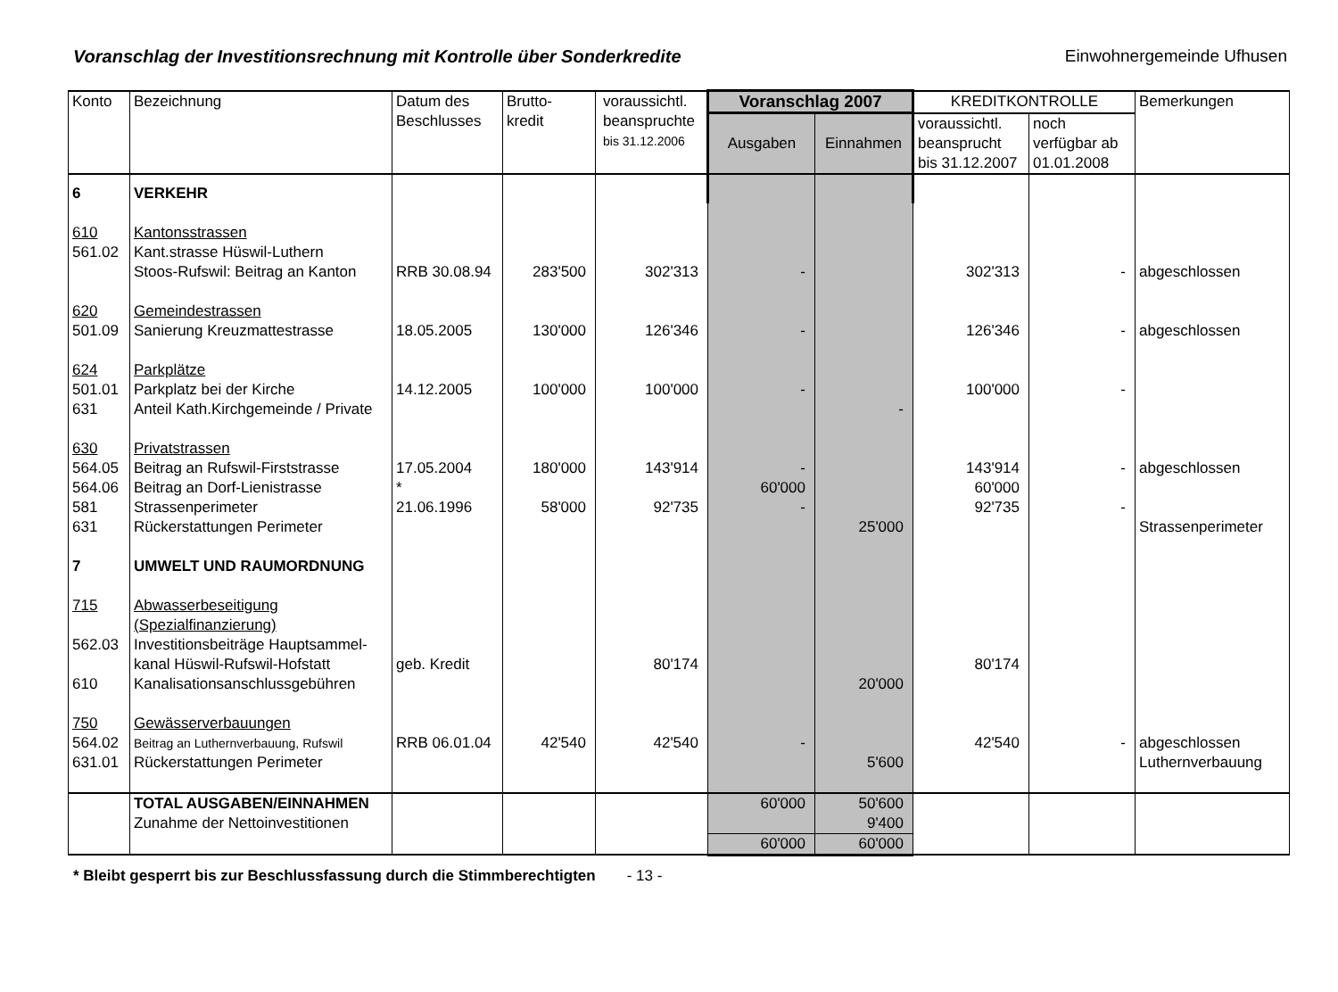Voranschlag der Investitionsrechnung mit Kontrolle über Sonderkredite
Einwohnergemeinde Ufhusen
| Konto | Bezeichnung | Datum des Beschlusses | Brutto- kredit | voraussichtl. beanspruchte bis 31.12.2006 | Voranschlag 2007 | | KREDITKONTROLLE | | Bemerkungen |
| --- | --- | --- | --- | --- | --- | --- | --- | --- | --- |
| | | | | | Ausgaben | Einnahmen | voraussichtl. beansprucht bis 31.12.2007 | noch verfügbar ab 01.01.2008 | |
| 6 | VERKEHR | | | | | | | | |
| 610 | Kantonsstrassen | | | | | | | | |
| 561.02 | Kant.strasse Hüswil-Luthern | | | | | | | | |
| | Stoos-Rufswil: Beitrag an Kanton | RRB 30.08.94 | 283'500 | 302'313 | - | | 302'313 | - | abgeschlossen |
| 620 | Gemeindestrassen | | | | | | | | |
| 501.09 | Sanierung Kreuzmattestrasse | 18.05.2005 | 130'000 | 126'346 | - | | 126'346 | - | abgeschlossen |
| 624 | Parkplätze | | | | | | | | |
| 501.01 | Parkplatz bei der Kirche | 14.12.2005 | 100'000 | 100'000 | - | | 100'000 | - | |
| 631 | Anteil Kath.Kirchgemeinde / Private | | | | | - | | | |
| 630 | Privatstrassen | | | | | | | | |
| 564.05 | Beitrag an Rufswil-Firststrasse | 17.05.2004 | 180'000 | 143'914 | - | | 143'914 | - | abgeschlossen |
| 564.06 | Beitrag an Dorf-Lienistrasse | * | | | 60'000 | | 60'000 | | |
| 581 | Strassenperimeter | 21.06.1996 | 58'000 | 92'735 | - | | 92'735 | - | |
| 631 | Rückerstattungen Perimeter | | | | | 25'000 | | | Strassenperimeter |
| 7 | UMWELT UND RAUMORDNUNG | | | | | | | | |
| 715 | Abwasserbeseitigung (Spezialfinanzierung) | | | | | | | | |
| 562.03 | Investitionsbeiträge Hauptsammel- | | | | | | | | |
| | kanal Hüswil-Rufswil-Hofstatt | geb. Kredit | | 80'174 | | | 80'174 | | |
| 610 | Kanalisationsanschlussgebühren | | | | | 20'000 | | | |
| 750 | Gewässerverbauungen | | | | | | | | |
| 564.02 | Beitrag an Luthernverbauung, Rufswil | RRB 06.01.04 | 42'540 | 42'540 | - | | 42'540 | - | abgeschlossen |
| 631.01 | Rückerstattungen Perimeter | | | | | 5'600 | | | Luthernverbauung |
| | TOTAL AUSGABEN/EINNAHMEN | | | | 60'000 | 50'600 | | | |
| | Zunahme der Nettoinvestitionen | | | | | 9'400 | | | |
| | | | | | 60'000 | 60'000 | | | |
* Bleibt gesperrt bis zur Beschlussfassung durch die Stimmberechtigten - 13 -